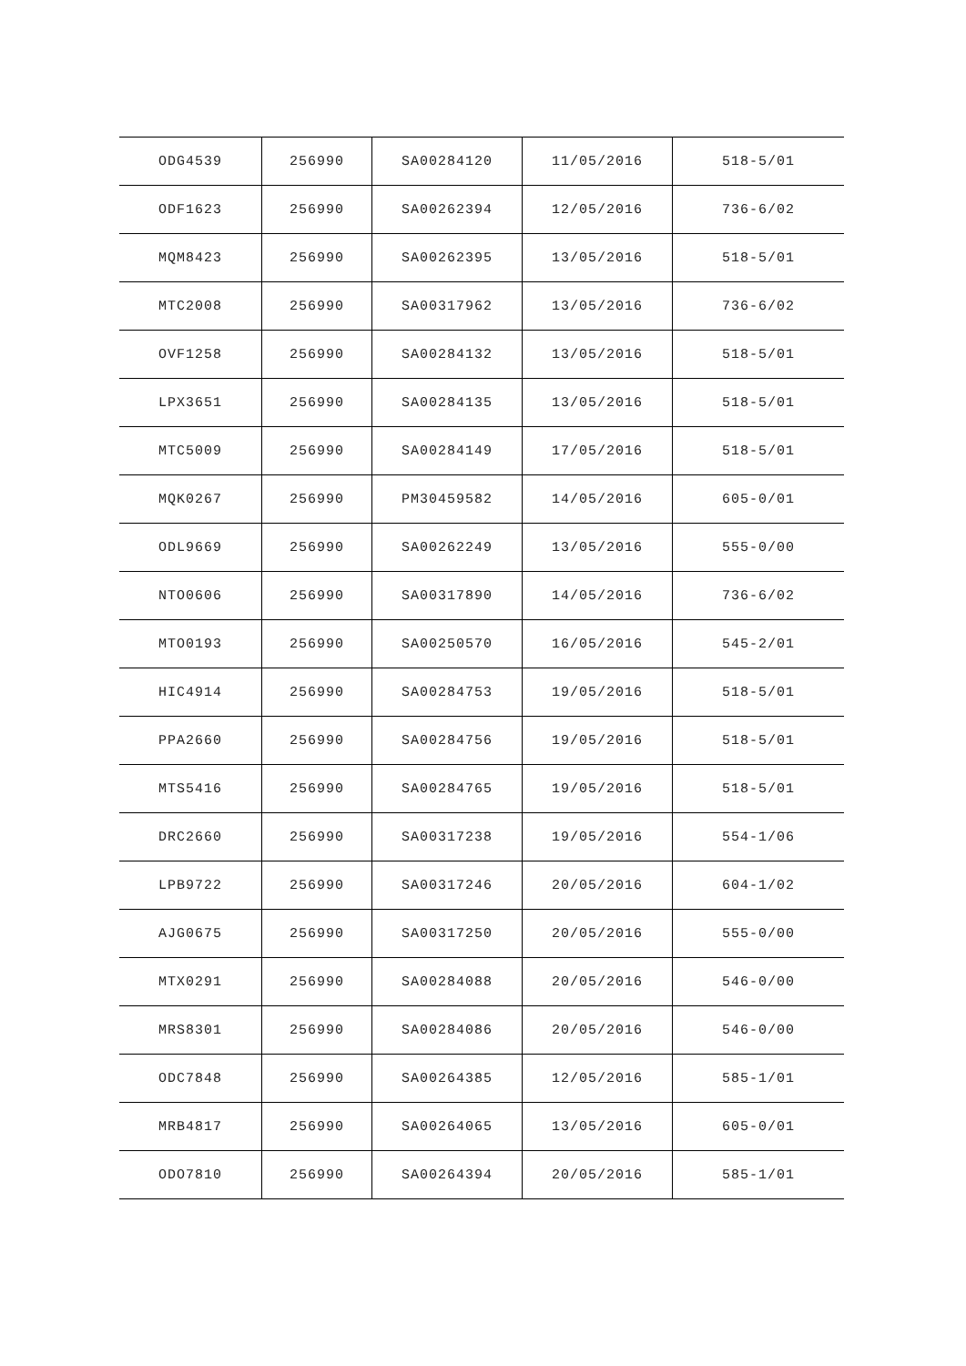| ODG4539 | 256990 | SA00284120 | 11/05/2016 | 518-5/01 |
| ODF1623 | 256990 | SA00262394 | 12/05/2016 | 736-6/02 |
| MQM8423 | 256990 | SA00262395 | 13/05/2016 | 518-5/01 |
| MTC2008 | 256990 | SA00317962 | 13/05/2016 | 736-6/02 |
| OVF1258 | 256990 | SA00284132 | 13/05/2016 | 518-5/01 |
| LPX3651 | 256990 | SA00284135 | 13/05/2016 | 518-5/01 |
| MTC5009 | 256990 | SA00284149 | 17/05/2016 | 518-5/01 |
| MQK0267 | 256990 | PM30459582 | 14/05/2016 | 605-0/01 |
| ODL9669 | 256990 | SA00262249 | 13/05/2016 | 555-0/00 |
| NTO0606 | 256990 | SA00317890 | 14/05/2016 | 736-6/02 |
| MTO0193 | 256990 | SA00250570 | 16/05/2016 | 545-2/01 |
| HIC4914 | 256990 | SA00284753 | 19/05/2016 | 518-5/01 |
| PPA2660 | 256990 | SA00284756 | 19/05/2016 | 518-5/01 |
| MTS5416 | 256990 | SA00284765 | 19/05/2016 | 518-5/01 |
| DRC2660 | 256990 | SA00317238 | 19/05/2016 | 554-1/06 |
| LPB9722 | 256990 | SA00317246 | 20/05/2016 | 604-1/02 |
| AJG0675 | 256990 | SA00317250 | 20/05/2016 | 555-0/00 |
| MTX0291 | 256990 | SA00284088 | 20/05/2016 | 546-0/00 |
| MRS8301 | 256990 | SA00284086 | 20/05/2016 | 546-0/00 |
| ODC7848 | 256990 | SA00264385 | 12/05/2016 | 585-1/01 |
| MRB4817 | 256990 | SA00264065 | 13/05/2016 | 605-0/01 |
| ODO7810 | 256990 | SA00264394 | 20/05/2016 | 585-1/01 |